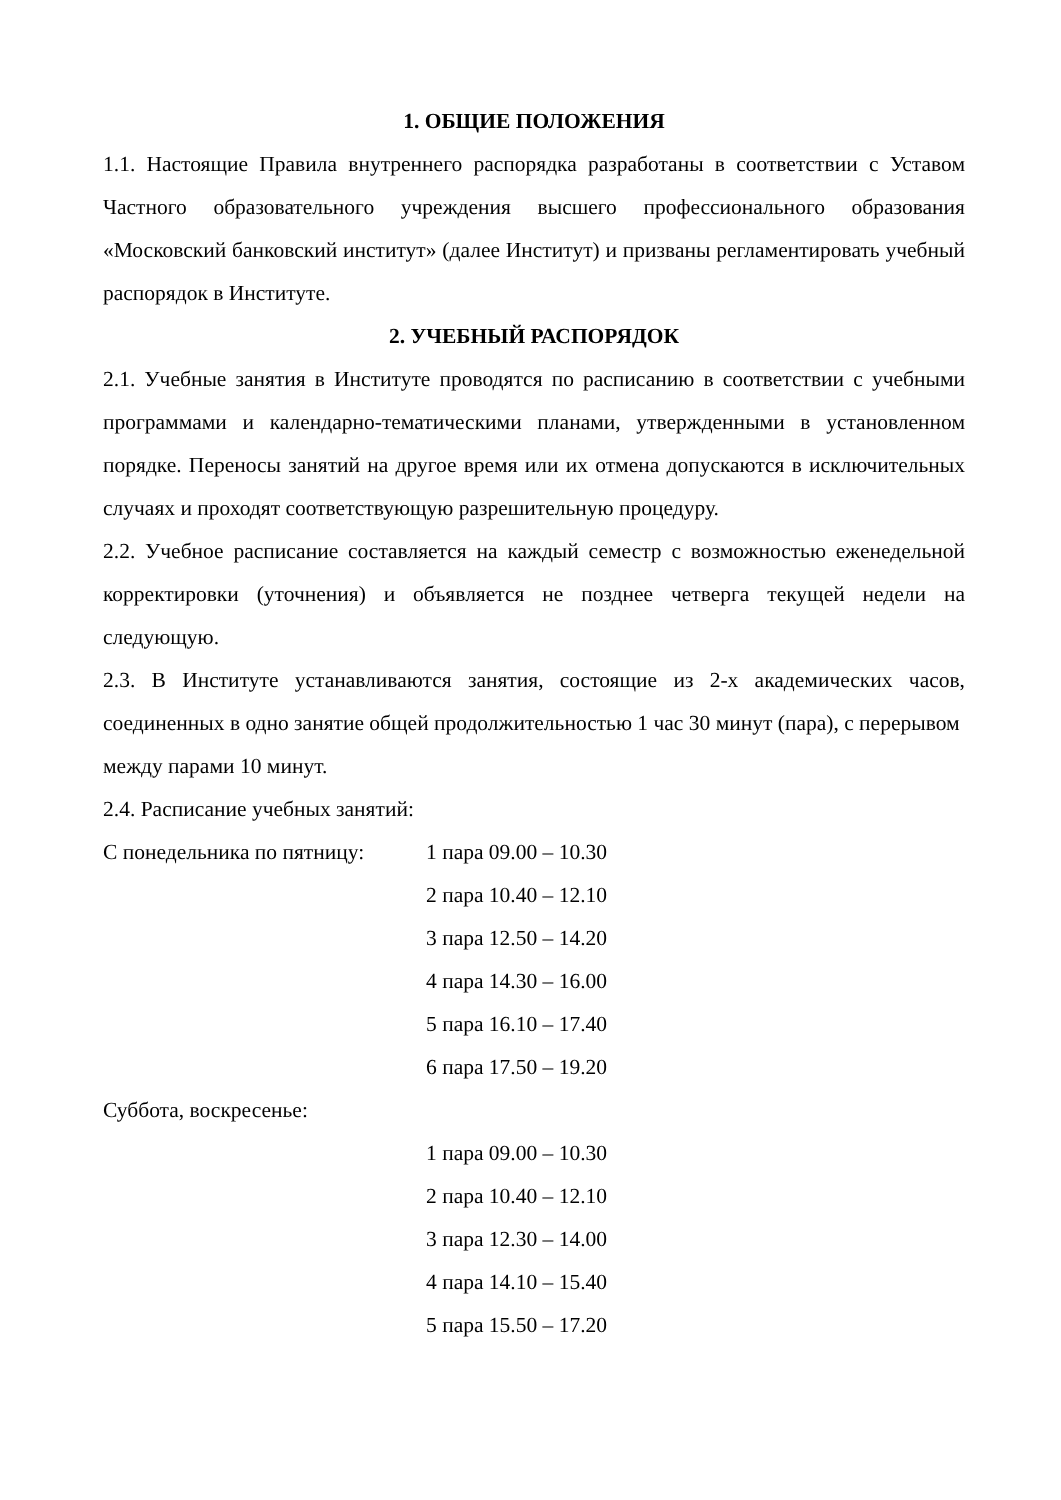1. ОБЩИЕ ПОЛОЖЕНИЯ
1.1. Настоящие Правила внутреннего распорядка разработаны в соответствии с Уставом Частного образовательного учреждения высшего профессионального образования «Московский банковский институт» (далее Институт) и призваны регламентировать учебный распорядок в Институте.
2. УЧЕБНЫЙ РАСПОРЯДОК
2.1. Учебные занятия в Институте проводятся по расписанию в соответствии с учебными программами и календарно-тематическими планами, утвержденными в установленном порядке. Переносы занятий на другое время или их отмена допускаются в исключительных случаях и проходят соответствующую разрешительную процедуру.
2.2. Учебное расписание составляется на каждый семестр с возможностью еженедельной корректировки (уточнения) и объявляется не позднее четверга текущей недели на следующую.
2.3. В Институте устанавливаются занятия, состоящие из 2-х академических часов, соединенных в одно занятие общей продолжительностью 1 час 30 минут (пара), с перерывом
между парами 10 минут.
2.4. Расписание учебных занятий:
С понедельника по пятницу: 1 пара 09.00 – 10.30
2 пара 10.40 – 12.10
3 пара 12.50 – 14.20
4 пара 14.30 – 16.00
5 пара 16.10 – 17.40
6 пара 17.50 – 19.20
Суббота, воскресенье:
1 пара 09.00 – 10.30
2 пара 10.40 – 12.10
3 пара 12.30 – 14.00
4 пара 14.10 – 15.40
5 пара 15.50 – 17.20